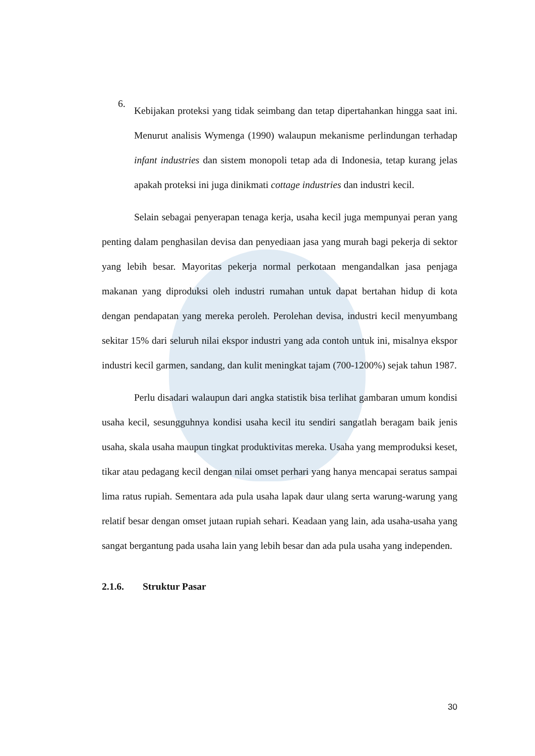6.
Kebijakan proteksi yang tidak seimbang dan tetap dipertahankan hingga saat ini. Menurut analisis Wymenga (1990) walaupun mekanisme perlindungan terhadap infant industries dan sistem monopoli tetap ada di Indonesia, tetap kurang jelas apakah proteksi ini juga dinikmati cottage industries dan industri kecil.
Selain sebagai penyerapan tenaga kerja, usaha kecil juga mempunyai peran yang penting dalam penghasilan devisa dan penyediaan jasa yang murah bagi pekerja di sektor yang lebih besar. Mayoritas pekerja normal perkotaan mengandalkan jasa penjaga makanan yang diproduksi oleh industri rumahan untuk dapat bertahan hidup di kota dengan pendapatan yang mereka peroleh. Perolehan devisa, industri kecil menyumbang sekitar 15% dari seluruh nilai ekspor industri yang ada contoh untuk ini, misalnya ekspor industri kecil garmen, sandang, dan kulit meningkat tajam (700-1200%) sejak tahun 1987.
Perlu disadari walaupun dari angka statistik bisa terlihat gambaran umum kondisi usaha kecil, sesungguhnya kondisi usaha kecil itu sendiri sangatlah beragam baik jenis usaha, skala usaha maupun tingkat produktivitas mereka. Usaha yang memproduksi keset, tikar atau pedagang kecil dengan nilai omset perhari yang hanya mencapai seratus sampai lima ratus rupiah. Sementara ada pula usaha lapak daur ulang serta warung-warung yang relatif besar dengan omset jutaan rupiah sehari. Keadaan yang lain, ada usaha-usaha yang sangat bergantung pada usaha lain yang lebih besar dan ada pula usaha yang independen.
2.1.6. Struktur Pasar
30